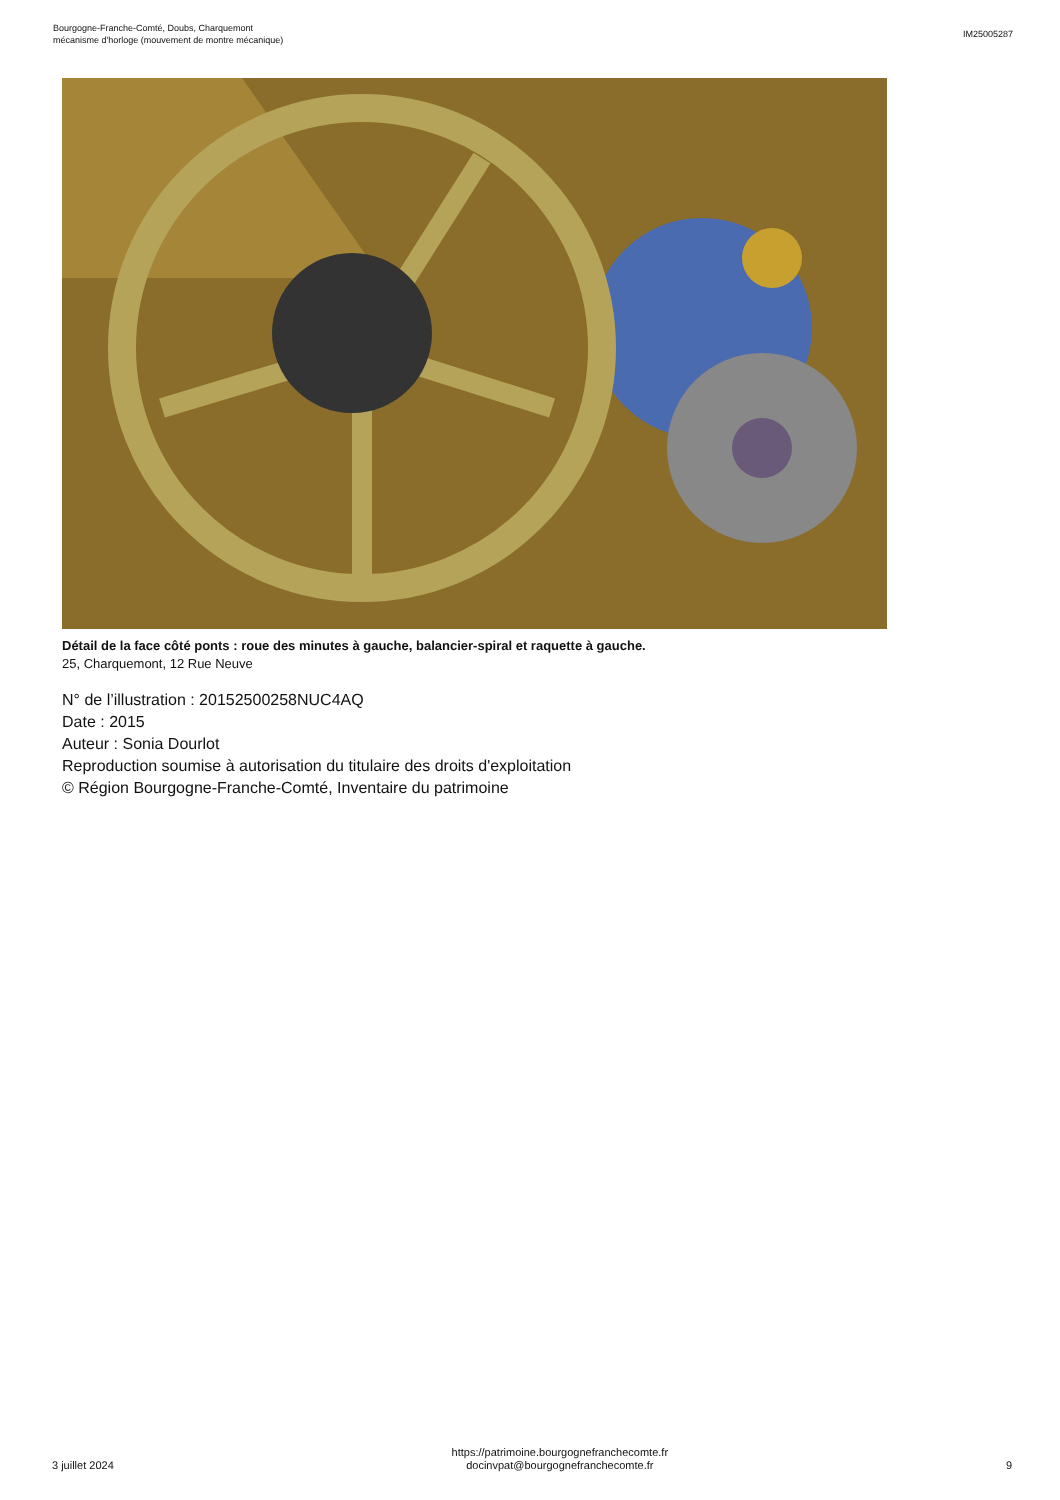Bourgogne-Franche-Comté, Doubs, Charquemont
mécanisme d'horloge (mouvement de montre mécanique)
IM25005287
Détail de la face côté ponts : roue des minutes à gauche, balancier-spiral et raquette à gauche.
25, Charquemont, 12 Rue Neuve
N° de l’illustration : 20152500258NUC4AQ
Date : 2015
Auteur : Sonia Dourlot
Reproduction soumise à autorisation du titulaire des droits d'exploitation
© Région Bourgogne-Franche-Comté, Inventaire du patrimoine
3 juillet 2024
https://patrimoine.bourgognefranchecomte.fr
docinvpat@bourgognefranchecomte.fr
9